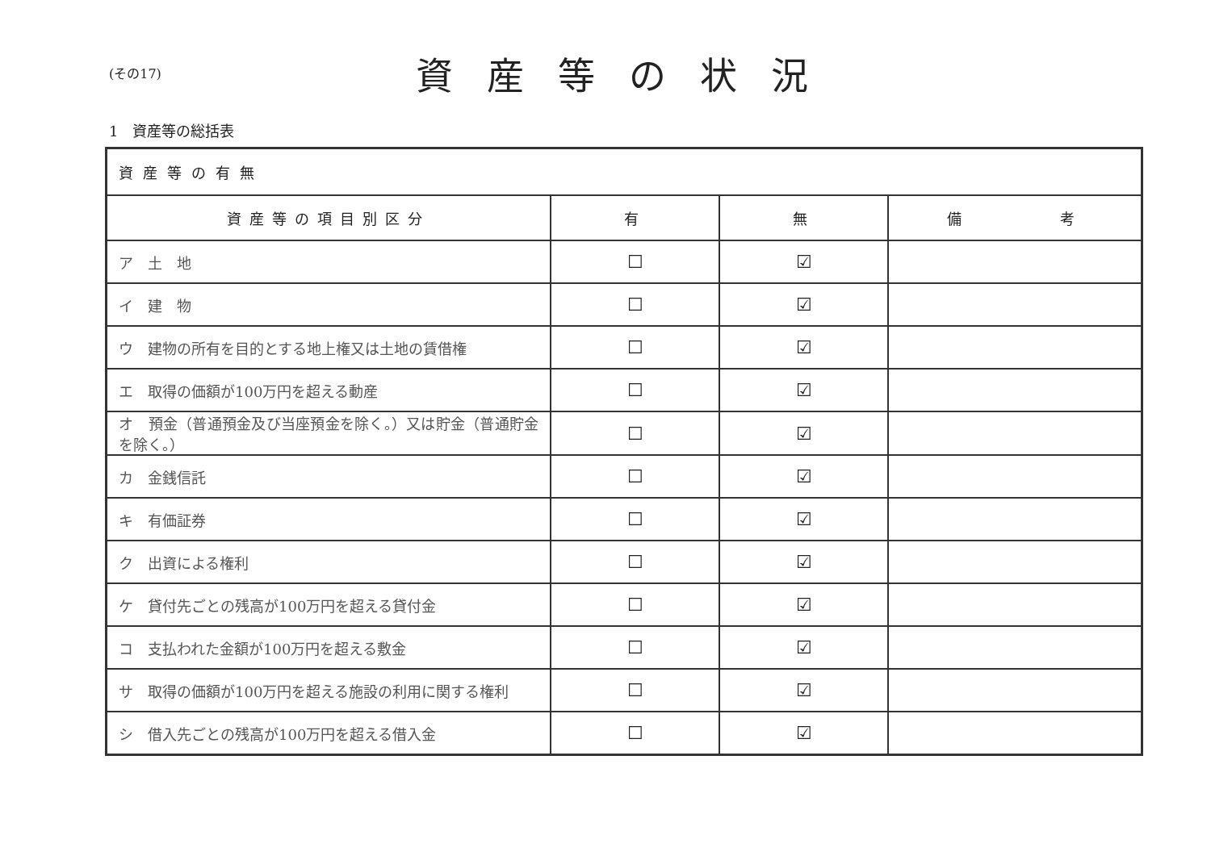(その17)
資産等の状況
1　資産等の総括表
| 資産等の有無 | | | |
| 資産等の項目別区分 | 有 | 無 | 備 考 |
| ア 土 地 | ☐ | ☑ | |
| イ 建 物 | ☐ | ☑ | |
| ウ 建物の所有を目的とする地上権又は土地の賃借権 | ☐ | ☑ | |
| エ 取得の価額が100万円を超える動産 | ☐ | ☑ | |
| オ 預金（普通預金及び当座預金を除く。）又は貯金（普通貯金を除く。） | ☐ | ☑ | |
| カ 金銭信託 | ☐ | ☑ | |
| キ 有価証券 | ☐ | ☑ | |
| ク 出資による権利 | ☐ | ☑ | |
| ケ 貸付先ごとの残高が100万円を超える貸付金 | ☐ | ☑ | |
| コ 支払われた金額が100万円を超える敷金 | ☐ | ☑ | |
| サ 取得の価額が100万円を超える施設の利用に関する権利 | ☐ | ☑ | |
| シ 借入先ごとの残高が100万円を超える借入金 | ☐ | ☑ | |